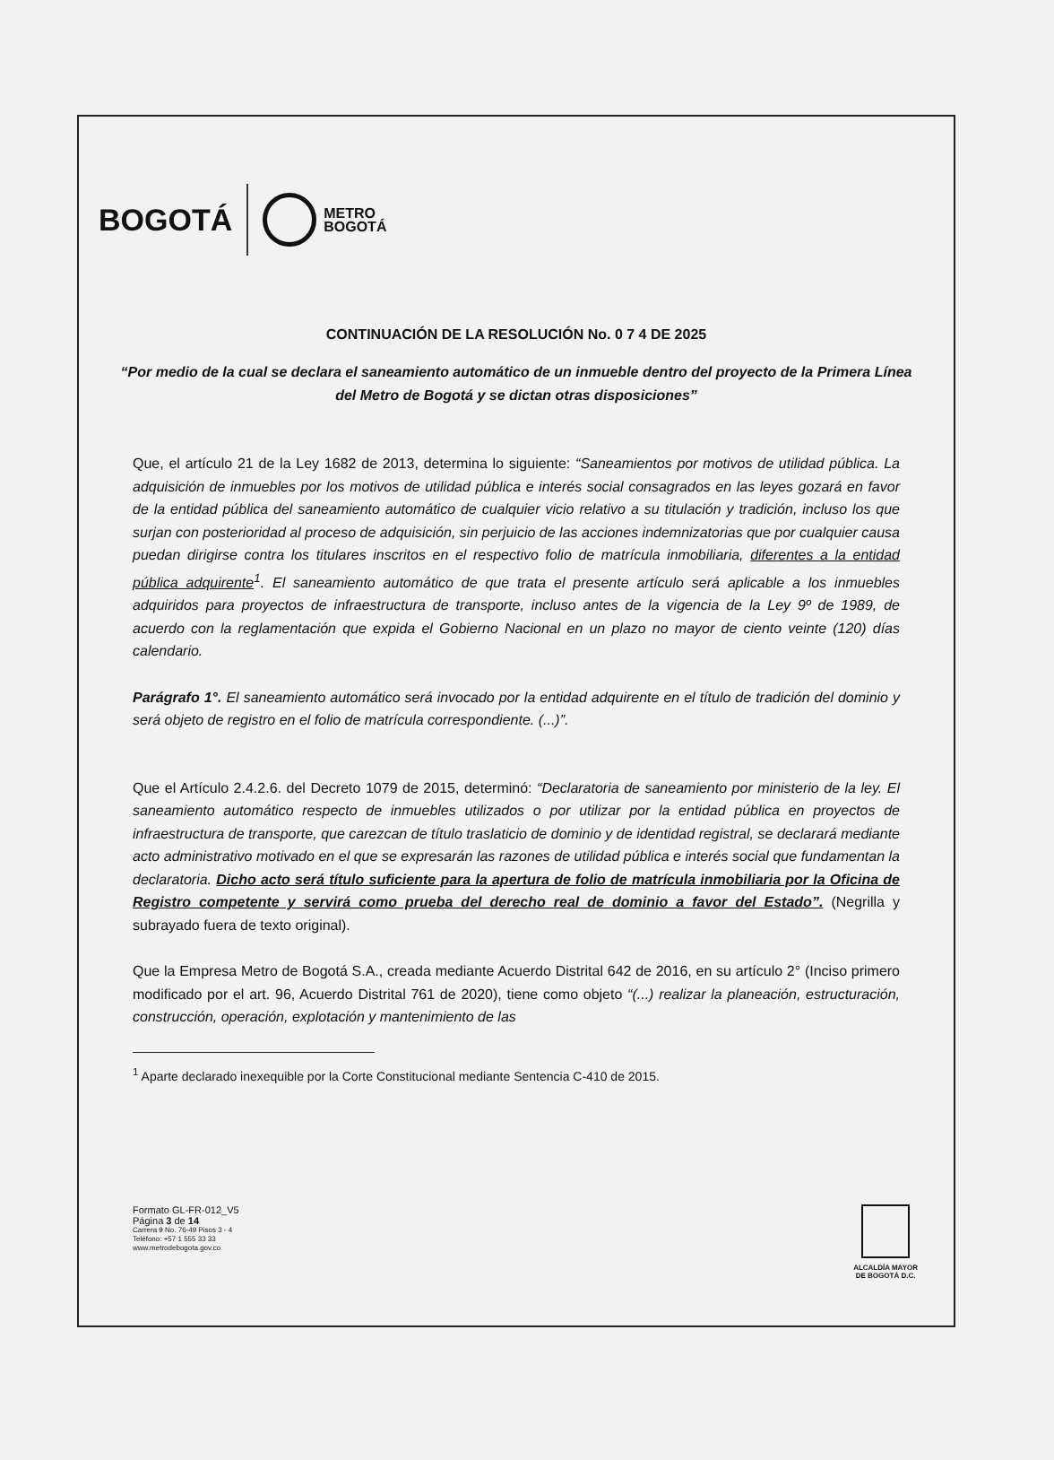BOGOTÁ
METRO
BOGOTÁ
CONTINUACIÓN DE LA RESOLUCIÓN No. 0 7 4 DE 2025
“Por medio de la cual se declara el saneamiento automático de un inmueble dentro del proyecto de la Primera Línea del Metro de Bogotá y se dictan otras disposiciones”
Que, el artículo 21 de la Ley 1682 de 2013, determina lo siguiente: “Saneamientos por motivos de utilidad pública. La adquisición de inmuebles por los motivos de utilidad pública e interés social consagrados en las leyes gozará en favor de la entidad pública del saneamiento automático de cualquier vicio relativo a su titulación y tradición, incluso los que surjan con posterioridad al proceso de adquisición, sin perjuicio de las acciones indemnizatorias que por cualquier causa puedan dirigirse contra los titulares inscritos en el respectivo folio de matrícula inmobiliaria, diferentes a la entidad pública adquirente<sup>1</sup>. El saneamiento automático de que trata el presente artículo será aplicable a los inmuebles adquiridos para proyectos de infraestructura de transporte, incluso antes de la vigencia de la Ley 9º de 1989, de acuerdo con la reglamentación que expida el Gobierno Nacional en un plazo no mayor de ciento veinte (120) días calendario.
Parágrafo 1°. El saneamiento automático será invocado por la entidad adquirente en el título de tradición del dominio y será objeto de registro en el folio de matrícula correspondiente. (...)”.
Que el Artículo 2.4.2.6. del Decreto 1079 de 2015, determinó: “Declaratoria de saneamiento por ministerio de la ley. El saneamiento automático respecto de inmuebles utilizados o por utilizar por la entidad pública en proyectos de infraestructura de transporte, que carezcan de título traslaticio de dominio y de identidad registral, se declarará mediante acto administrativo motivado en el que se expresarán las razones de utilidad pública e interés social que fundamentan la declaratoria. Dicho acto será título suficiente para la apertura de folio de matrícula inmobiliaria por la Oficina de Registro competente y servirá como prueba del derecho real de dominio a favor del Estado”. (Negrilla y subrayado fuera de texto original).
Que la Empresa Metro de Bogotá S.A., creada mediante Acuerdo Distrital 642 de 2016, en su artículo 2° (Inciso primero modificado por el art. 96, Acuerdo Distrital 761 de 2020), tiene como objeto “(...) realizar la planeación, estructuración, construcción, operación, explotación y mantenimiento de las
<sup>1</sup> Aparte declarado inexequible por la Corte Constitucional mediante Sentencia C-410 de 2015.
Formato GL-FR-012_V5
Página 3 de 14
Carrera 9 No. 76-49 Pisos 3 - 4
Teléfono: +57 1 555 33 33
www.metrodebogota.gov.co
ALCALDÍA MAYOR
DE BOGOTÁ D.C.